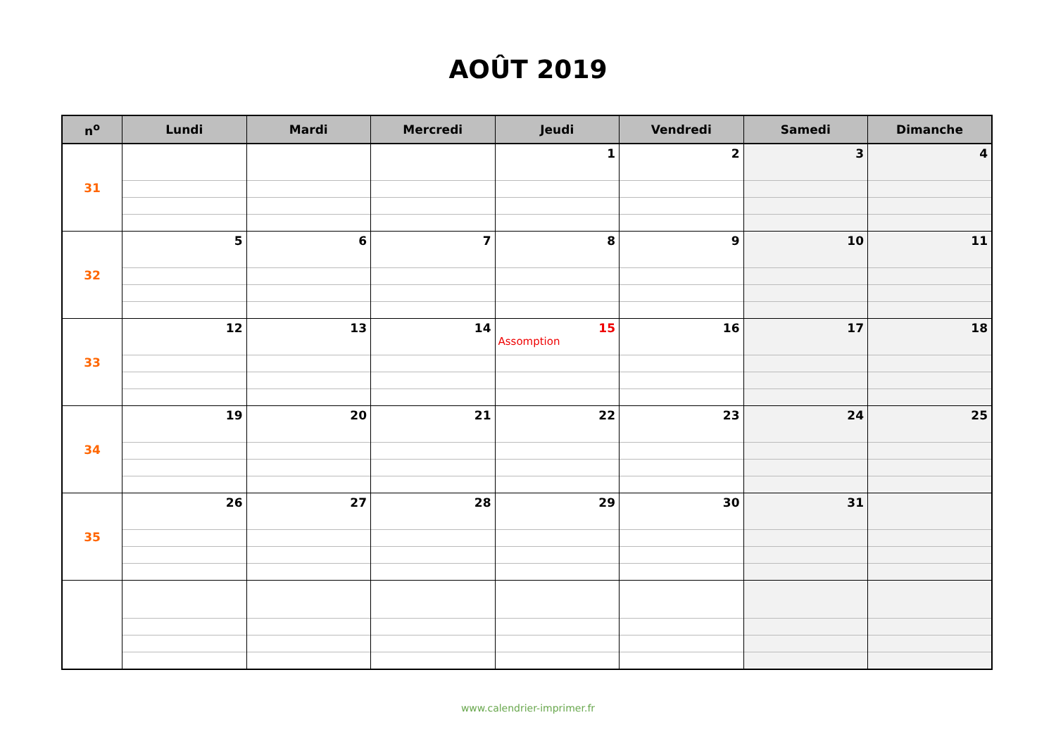AOÛT 2019
| n<sup>o</sup> | Lundi | Mardi | Mercredi | Jeudi | Vendredi | Samedi | Dimanche |
| --- | --- | --- | --- | --- | --- | --- | --- |
| 31 | | | | 1 | 2 | 3 | 4 |
| 32 | 5 | 6 | 7 | 8 | 9 | 10 | 11 |
| 33 | 12 | 13 | 14 | 15 Assomption | 16 | 17 | 18 |
| 34 | 19 | 20 | 21 | 22 | 23 | 24 | 25 |
| 35 | 26 | 27 | 28 | 29 | 30 | 31 | |
www.calendrier-imprimer.fr